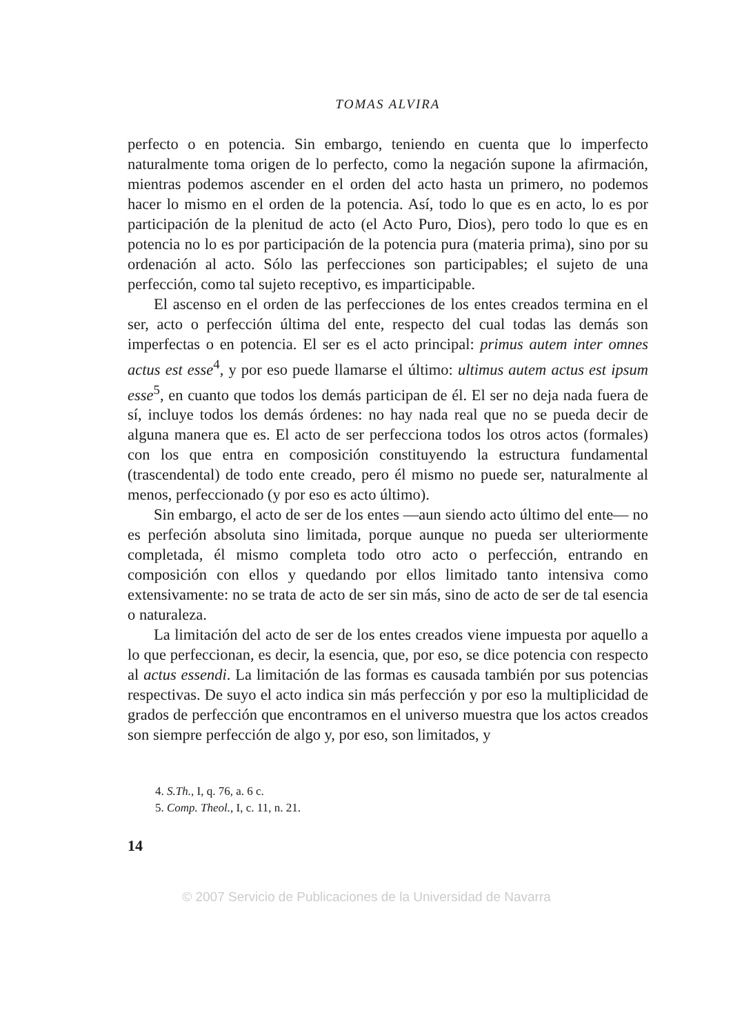TOMAS ALVIRA
perfecto o en potencia. Sin embargo, teniendo en cuenta que lo imperfecto naturalmente toma origen de lo perfecto, como la negación supone la afirmación, mientras podemos ascender en el orden del acto hasta un primero, no podemos hacer lo mismo en el orden de la potencia. Así, todo lo que es en acto, lo es por participación de la plenitud de acto (el Acto Puro, Dios), pero todo lo que es en potencia no lo es por participación de la potencia pura (materia prima), sino por su ordenación al acto. Sólo las perfecciones son participables; el sujeto de una perfección, como tal sujeto receptivo, es imparticipable.
El ascenso en el orden de las perfecciones de los entes creados termina en el ser, acto o perfección última del ente, respecto del cual todas las demás son imperfectas o en potencia. El ser es el acto principal: primus autem inter omnes actus est esse<sup>4</sup>, y por eso puede llamarse el último: ultimus autem actus est ipsum esse<sup>5</sup>, en cuanto que todos los demás participan de él. El ser no deja nada fuera de sí, incluye todos los demás órdenes: no hay nada real que no se pueda decir de alguna manera que es. El acto de ser perfecciona todos los otros actos (formales) con los que entra en composición constituyendo la estructura fundamental (trascendental) de todo ente creado, pero él mismo no puede ser, naturalmente al menos, perfeccionado (y por eso es acto último).
Sin embargo, el acto de ser de los entes —aun siendo acto último del ente— no es perfeción absoluta sino limitada, porque aunque no pueda ser ulteriormente completada, él mismo completa todo otro acto o perfección, entrando en composición con ellos y quedando por ellos limitado tanto intensiva como extensivamente: no se trata de acto de ser sin más, sino de acto de ser de tal esencia o naturaleza.
La limitación del acto de ser de los entes creados viene impuesta por aquello a lo que perfeccionan, es decir, la esencia, que, por eso, se dice potencia con respecto al actus essendi. La limitación de las formas es causada también por sus potencias respectivas. De suyo el acto indica sin más perfección y por eso la multiplicidad de grados de perfección que encontramos en el universo muestra que los actos creados son siempre perfección de algo y, por eso, son limitados, y
4. S.Th., I, q. 76, a. 6 c.
5. Comp. Theol., I, c. 11, n. 21.
14
© 2007 Servicio de Publicaciones de la Universidad de Navarra